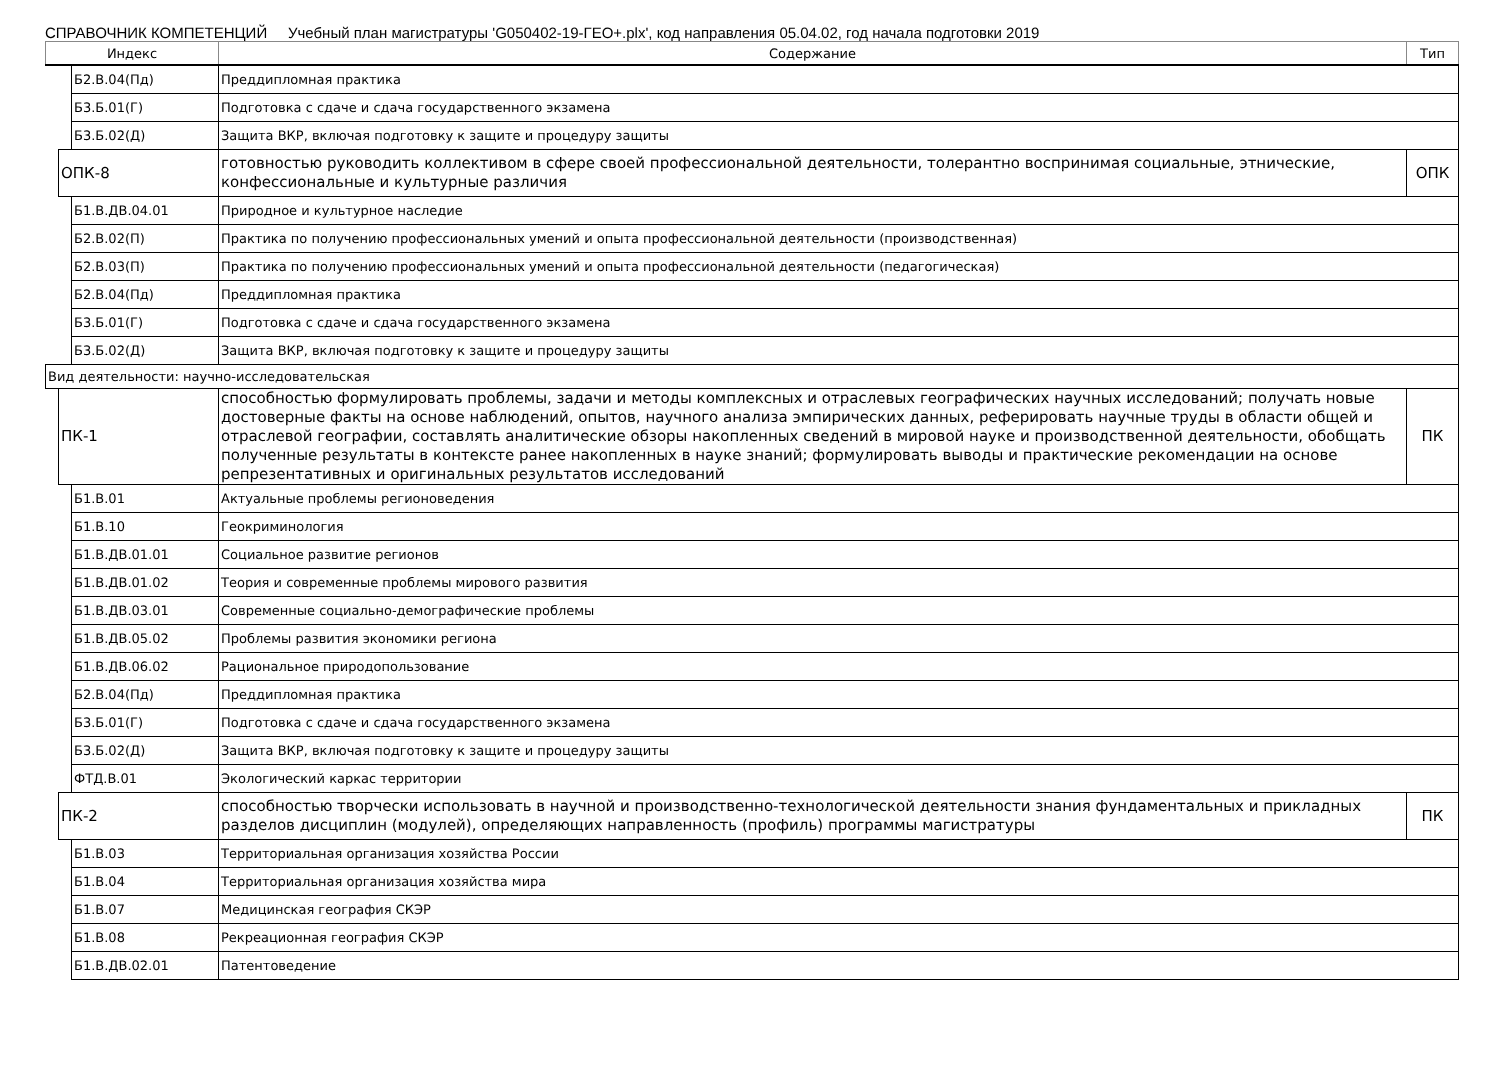СПРАВОЧНИК КОМПЕТЕНЦИЙ Учебный план магистратуры 'G050402-19-ГЕО+.plx', код направления 05.04.02, год начала подготовки 2019
| Индекс | | | Содержание | Тип |
| --- | --- | --- | --- | --- |
| | | Б2.В.04(Пд) | Преддипломная практика | |
| | | Б3.Б.01(Г) | Подготовка с сдаче и сдача государственного экзамена | |
| | | Б3.Б.02(Д) | Защита ВКР, включая подготовку к защите и процедуру защиты | |
| | ОПК-8 | | готовностью руководить коллективом в сфере своей профессиональной деятельности, толерантно воспринимая социальные, этнические, конфессиональные и культурные различия | ОПК |
| | | Б1.В.ДВ.04.01 | Природное и культурное наследие | |
| | | Б2.В.02(П) | Практика по получению профессиональных умений и опыта профессиональной деятельности (производственная) | |
| | | Б2.В.03(П) | Практика по получению профессиональных умений и опыта профессиональной деятельности (педагогическая) | |
| | | Б2.В.04(Пд) | Преддипломная практика | |
| | | Б3.Б.01(Г) | Подготовка с сдаче и сдача государственного экзамена | |
| | | Б3.Б.02(Д) | Защита ВКР, включая подготовку к защите и процедуру защиты | |
| Вид деятельности: научно-исследовательская | | | | |
| | ПК-1 | | способностью формулировать проблемы, задачи и методы комплексных и отраслевых географических научных исследований; получать новые достоверные факты на основе наблюдений, опытов, научного анализа эмпирических данных, реферировать научные труды в области общей и отраслевой географии, составлять аналитические обзоры накопленных сведений в мировой науке и производственной деятельности, обобщать полученные результаты в контексте ранее накопленных в науке знаний; формулировать выводы и практические рекомендации на основе репрезентативных и оригинальных результатов исследований | ПК |
| | | Б1.В.01 | Актуальные проблемы регионоведения | |
| | | Б1.В.10 | Геокриминология | |
| | | Б1.В.ДВ.01.01 | Социальное развитие регионов | |
| | | Б1.В.ДВ.01.02 | Теория и современные проблемы мирового развития | |
| | | Б1.В.ДВ.03.01 | Современные социально-демографические проблемы | |
| | | Б1.В.ДВ.05.02 | Проблемы развития экономики региона | |
| | | Б1.В.ДВ.06.02 | Рациональное природопользование | |
| | | Б2.В.04(Пд) | Преддипломная практика | |
| | | Б3.Б.01(Г) | Подготовка с сдаче и сдача государственного экзамена | |
| | | Б3.Б.02(Д) | Защита ВКР, включая подготовку к защите и процедуру защиты | |
| | | ФТД.В.01 | Экологический каркас территории | |
| | ПК-2 | | способностью творчески использовать в научной и производственно-технологической деятельности знания фундаментальных и прикладных разделов дисциплин (модулей), определяющих направленность (профиль) программы магистратуры | ПК |
| | | Б1.В.03 | Территориальная организация хозяйства России | |
| | | Б1.В.04 | Территориальная организация хозяйства мира | |
| | | Б1.В.07 | Медицинская география СКЭР | |
| | | Б1.В.08 | Рекреационная география СКЭР | |
| | | Б1.В.ДВ.02.01 | Патентоведение | |